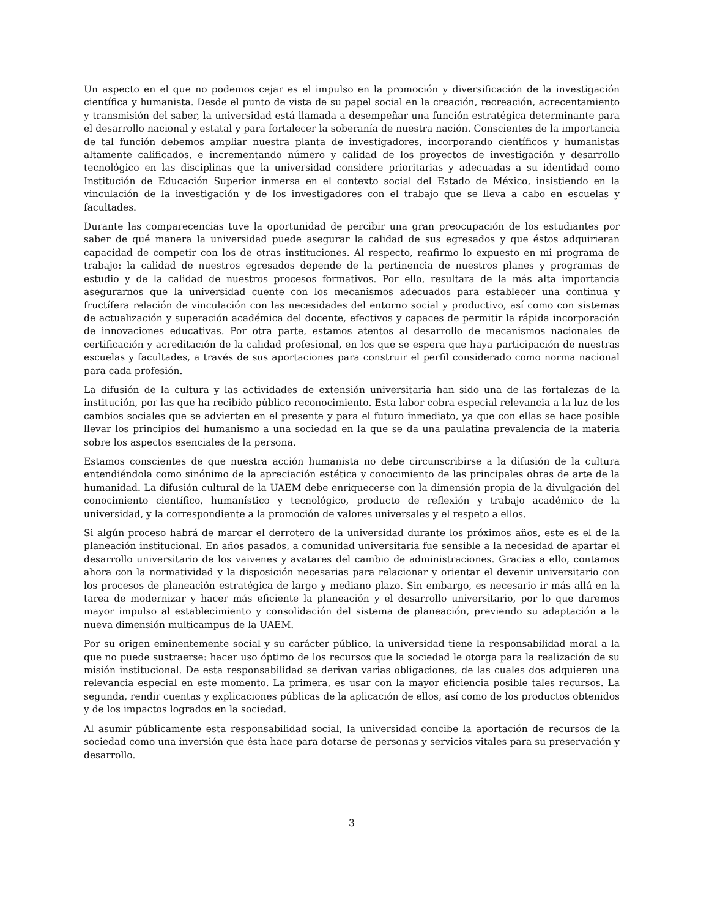Un aspecto en el que no podemos cejar es el impulso en la promoción y diversificación de la investigación científica y humanista. Desde el punto de vista de su papel social en la creación, recreación, acrecentamiento y transmisión del saber, la universidad está llamada a desempeñar una función estratégica determinante para el desarrollo nacional y estatal y para fortalecer la soberanía de nuestra nación. Conscientes de la importancia de tal función debemos ampliar nuestra planta de investigadores, incorporando científicos y humanistas altamente calificados, e incrementando número y calidad de los proyectos de investigación y desarrollo tecnológico en las disciplinas que la universidad considere prioritarias y adecuadas a su identidad como Institución de Educación Superior inmersa en el contexto social del Estado de México, insistiendo en la vinculación de la investigación y de los investigadores con el trabajo que se lleva a cabo en escuelas y facultades.
Durante las comparecencias tuve la oportunidad de percibir una gran preocupación de los estudiantes por saber de qué manera la universidad puede asegurar la calidad de sus egresados y que éstos adquirieran capacidad de competir con los de otras instituciones. Al respecto, reafirmo lo expuesto en mi programa de trabajo: la calidad de nuestros egresados depende de la pertinencia de nuestros planes y programas de estudio y de la calidad de nuestros procesos formativos. Por ello, resultara de la más alta importancia asegurarnos que la universidad cuente con los mecanismos adecuados para establecer una continua y fructífera relación de vinculación con las necesidades del entorno social y productivo, así como con sistemas de actualización y superación académica del docente, efectivos y capaces de permitir la rápida incorporación de innovaciones educativas. Por otra parte, estamos atentos al desarrollo de mecanismos nacionales de certificación y acreditación de la calidad profesional, en los que se espera que haya participación de nuestras escuelas y facultades, a través de sus aportaciones para construir el perfil considerado como norma nacional para cada profesión.
La difusión de la cultura y las actividades de extensión universitaria han sido una de las fortalezas de la institución, por las que ha recibido público reconocimiento. Esta labor cobra especial relevancia a la luz de los cambios sociales que se advierten en el presente y para el futuro inmediato, ya que con ellas se hace posible llevar los principios del humanismo a una sociedad en la que se da una paulatina prevalencia de la materia sobre los aspectos esenciales de la persona.
Estamos conscientes de que nuestra acción humanista no debe circunscribirse a la difusión de la cultura entendiéndola como sinónimo de la apreciación estética y conocimiento de las principales obras de arte de la humanidad. La difusión cultural de la UAEM debe enriquecerse con la dimensión propia de la divulgación del conocimiento científico, humanístico y tecnológico, producto de reflexión y trabajo académico de la universidad, y la correspondiente a la promoción de valores universales y el respeto a ellos.
Si algún proceso habrá de marcar el derrotero de la universidad durante los próximos años, este es el de la planeación institucional. En años pasados, a comunidad universitaria fue sensible a la necesidad de apartar el desarrollo universitario de los vaivenes y avatares del cambio de administraciones. Gracias a ello, contamos ahora con la normatividad y la disposición necesarias para relacionar y orientar el devenir universitario con los procesos de planeación estratégica de largo y mediano plazo. Sin embargo, es necesario ir más allá en la tarea de modernizar y hacer más eficiente la planeación y el desarrollo universitario, por lo que daremos mayor impulso al establecimiento y consolidación del sistema de planeación, previendo su adaptación a la nueva dimensión multicampus de la UAEM.
Por su origen eminentemente social y su carácter público, la universidad tiene la responsabilidad moral a la que no puede sustraerse: hacer uso óptimo de los recursos que la sociedad le otorga para la realización de su misión institucional. De esta responsabilidad se derivan varias obligaciones, de las cuales dos adquieren una relevancia especial en este momento. La primera, es usar con la mayor eficiencia posible tales recursos. La segunda, rendir cuentas y explicaciones públicas de la aplicación de ellos, así como de los productos obtenidos y de los impactos logrados en la sociedad.
Al asumir públicamente esta responsabilidad social, la universidad concibe la aportación de recursos de la sociedad como una inversión que ésta hace para dotarse de personas y servicios vitales para su preservación y desarrollo.
3